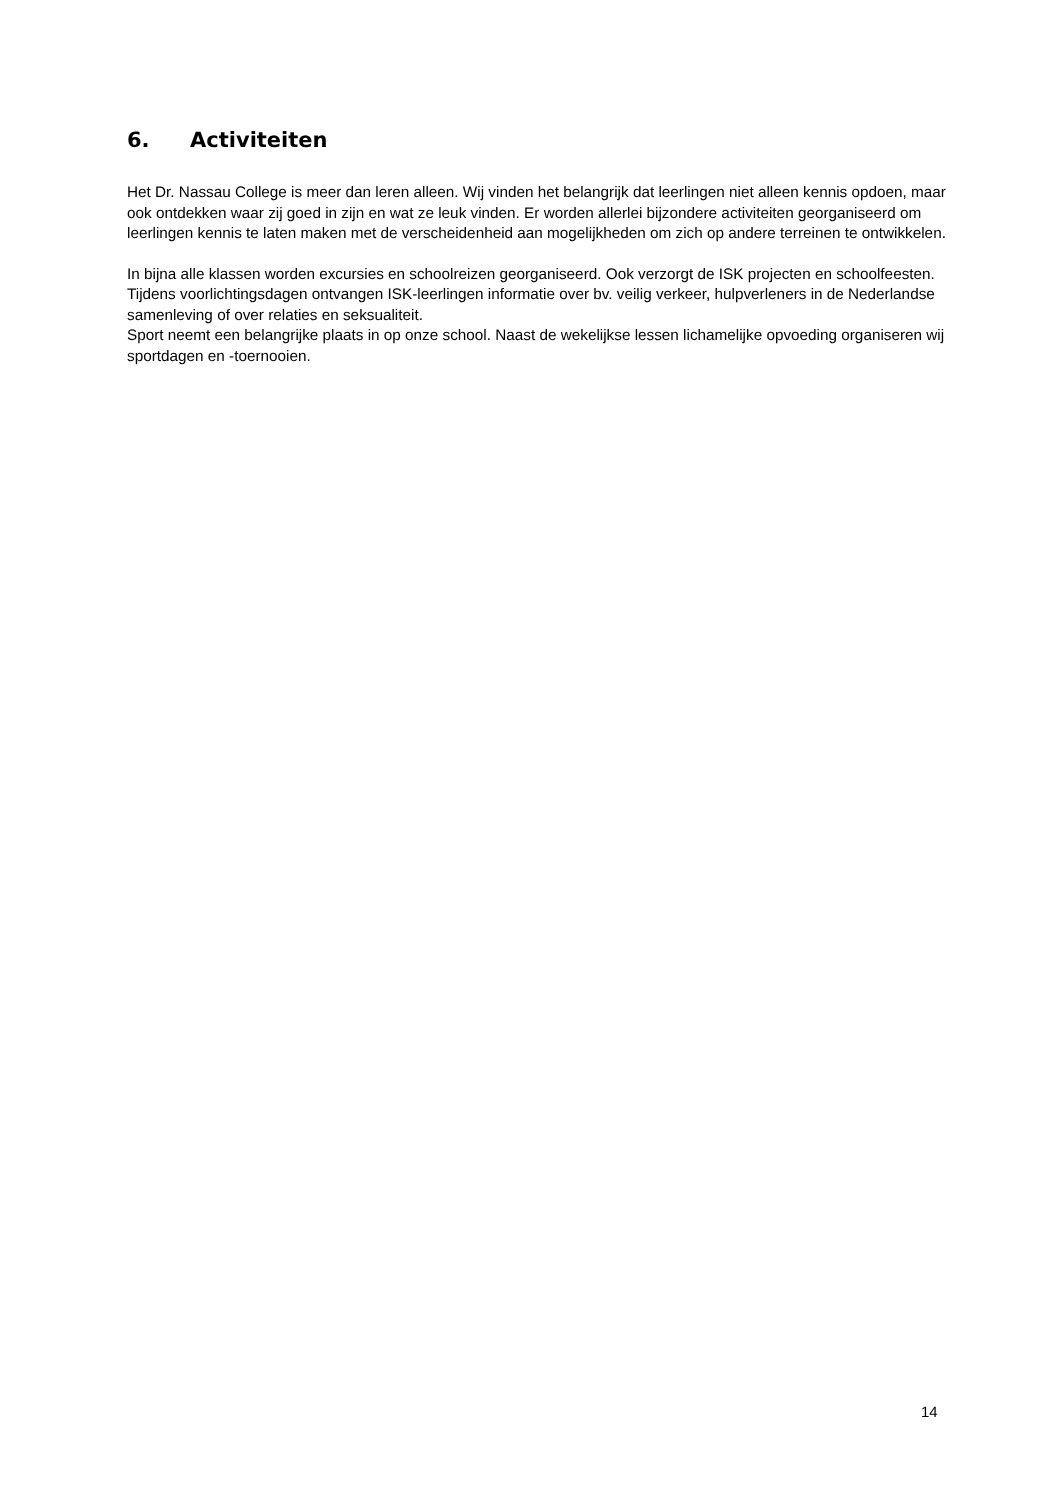6. Activiteiten
Het Dr. Nassau College is meer dan leren alleen. Wij vinden het belangrijk dat leerlingen niet alleen kennis opdoen, maar ook ontdekken waar zij goed in zijn en wat ze leuk vinden. Er worden allerlei bijzondere activiteiten georganiseerd om leerlingen kennis te laten maken met de verscheidenheid aan mogelijkheden om zich op andere terreinen te ontwikkelen.
In bijna alle klassen worden excursies en schoolreizen georganiseerd. Ook verzorgt de ISK projecten en schoolfeesten.
Tijdens voorlichtingsdagen ontvangen ISK-leerlingen informatie over bv. veilig verkeer, hulpverleners in de Nederlandse samenleving of over relaties en seksualiteit.
Sport neemt een belangrijke plaats in op onze school. Naast de wekelijkse lessen lichamelijke opvoeding organiseren wij sportdagen en -toernooien.
14